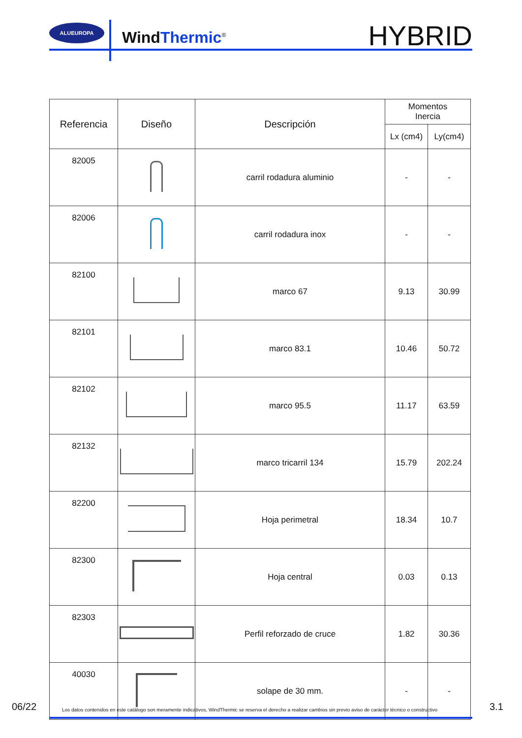ALUEUROPA
WindThermic<sup>®</sup> HYBRID
| Referencia | Diseño | Descripción | Momentos Inercia | |
| --- | --- | --- | --- | --- |
| | | | Lx (cm4) | Ly(cm4) |
| 82005 | | carril rodadura aluminio | - | - |
| 82006 | | carril rodadura inox | - | - |
| 82100 | | marco 67 | 9.13 | 30.99 |
| 82101 | | marco 83.1 | 10.46 | 50.72 |
| 82102 | | marco 95.5 | 11.17 | 63.59 |
| 82132 | | marco tricarril 134 | 15.79 | 202.24 |
| 82200 | | Hoja perimetral | 18.34 | 10.7 |
| 82300 | | Hoja central | 0.03 | 0.13 |
| 82303 | | Perfil reforzado de cruce | 1.82 | 30.36 |
| 40030 | | solape de 30 mm. | - | - |
06/22 Los datos contenidos en este catálogo son meramente indicativos, WindThermic se reserva el derecho a realizar cambios sin previo aviso de carácter técnico o constructivo 3.1